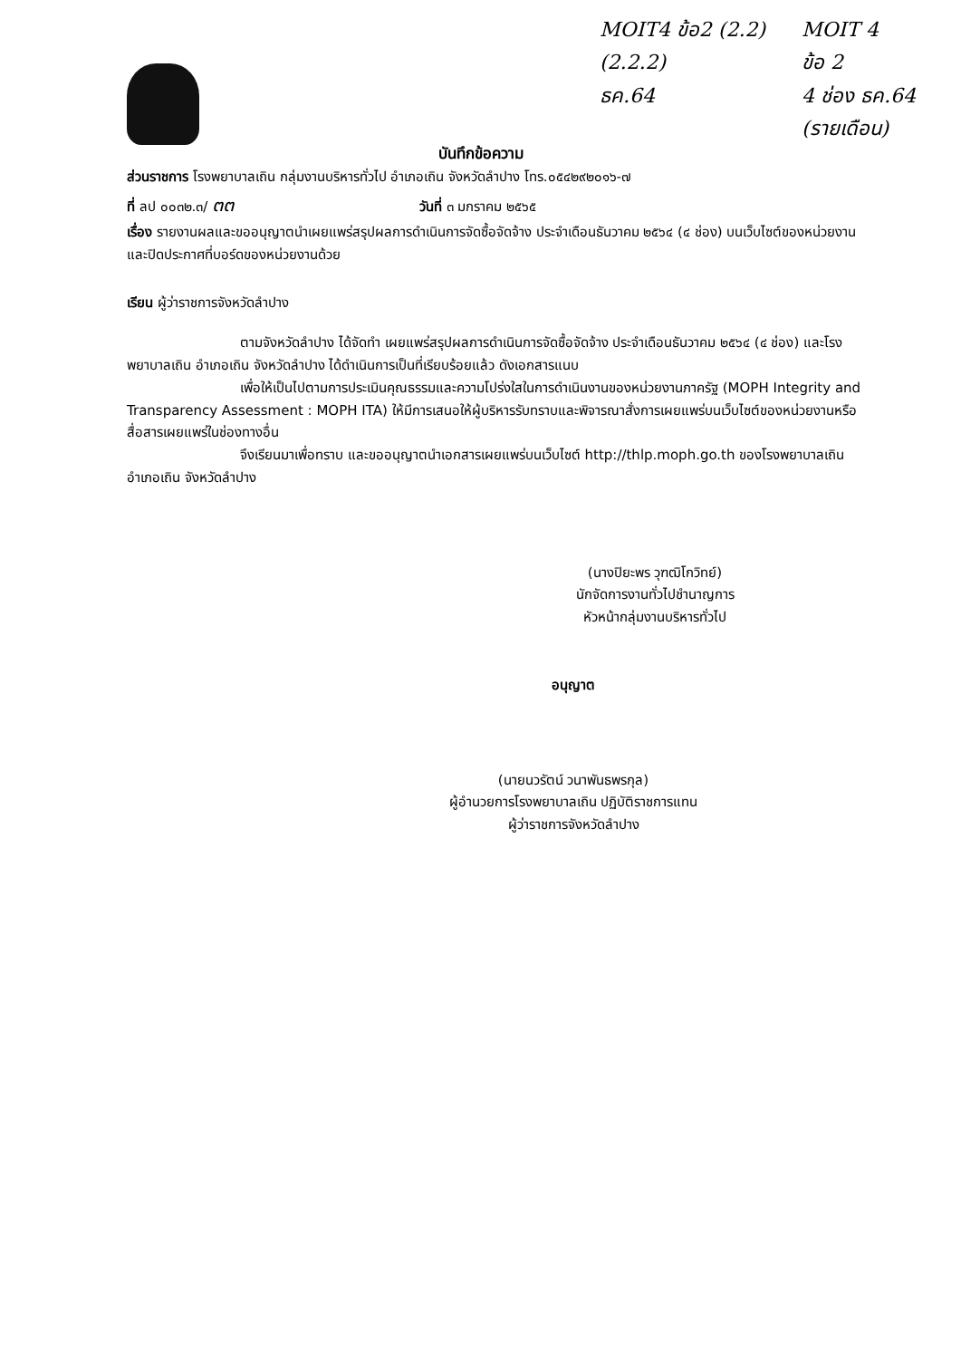MOIT4 ข้อ2 (2.2)
(2.2.2)
ธค.64
MOIT 4
ข้อ 2
4 ช่อง ธค.64
(รายเดือน)
บันทึกข้อความ
ส่วนราชการ โรงพยาบาลเถิน กลุ่มงานบริหารทั่วไป อำเภอเถิน จังหวัดลำปาง โทร.๐๕๔๒๙๒๐๑๖-๗
ที่ ลป ๐๐๓๒.๓/ ๓๓ วันที่ ๓ มกราคม ๒๕๖๕
เรื่อง รายงานผลและขออนุญาตนำเผยแพร่สรุปผลการดำเนินการจัดซื้อจัดจ้าง ประจำเดือนธันวาคม ๒๕๖๔ (๔ ช่อง) บนเว็บไซต์ของหน่วยงานและปิดประกาศที่บอร์ดของหน่วยงานด้วย
เรียน ผู้ว่าราชการจังหวัดลำปาง
ตามจังหวัดลำปาง ได้จัดทำ เผยแพร่สรุปผลการดำเนินการจัดซื้อจัดจ้าง ประจำเดือนธันวาคม ๒๕๖๔ (๔ ช่อง) และโรงพยาบาลเถิน อำเภอเถิน จังหวัดลำปาง ได้ดำเนินการเป็นที่เรียบร้อยแล้ว ดังเอกสารแนบ
เพื่อให้เป็นไปตามการประเมินคุณธรรมและความโปร่งใสในการดำเนินงานของหน่วยงานภาครัฐ (MOPH Integrity and Transparency Assessment : MOPH ITA) ให้มีการเสนอให้ผู้บริหารรับทราบและพิจารณาสั่งการเผยแพร่บนเว็บไซต์ของหน่วยงานหรือสื่อสารเผยแพร่ในช่องทางอื่น
จึงเรียนมาเพื่อทราบ และขออนุญาตนำเอกสารเผยแพร่บนเว็บไซต์ http://thlp.moph.go.th ของโรงพยาบาลเถิน อำเภอเถิน จังหวัดลำปาง
(นางปิยะพร วุฑฒิโกวิทย์)
นักจัดการงานทั่วไปชำนาญการ
หัวหน้ากลุ่มงานบริหารทั่วไป
อนุญาต
(นายนวรัตน์ วนาพันธพรกุล)
ผู้อำนวยการโรงพยาบาลเถิน ปฏิบัติราชการแทน
ผู้ว่าราชการจังหวัดลำปาง